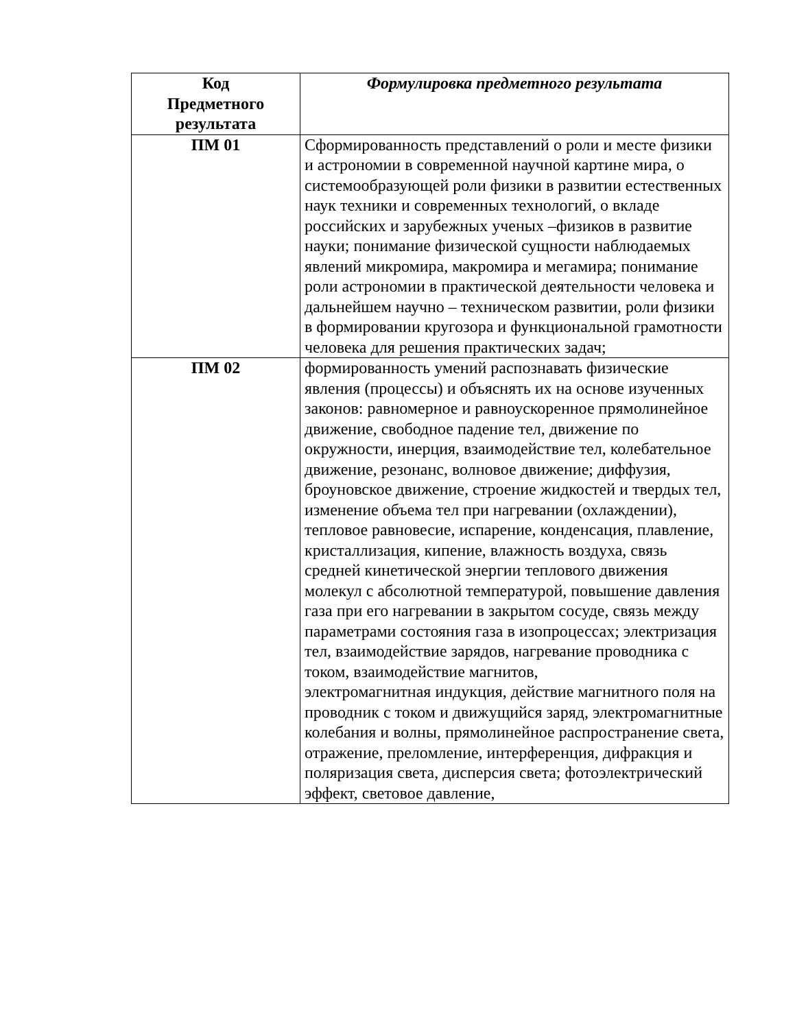| Код Предметного результата | Формулировка предметного результата |
| --- | --- |
| ПМ 01 | Сформированность представлений о роли и месте физики и астрономии в современной научной картине мира, о системообразующей роли физики в развитии естественных наук техники и современных технологий, о вкладе российских и зарубежных ученых –физиков в развитие науки; понимание физической сущности наблюдаемых явлений микромира, макромира и мегамира; понимание роли астрономии в практической деятельности человека и дальнейшем научно – техническом развитии, роли физики в формировании кругозора и функциональной грамотности человека для решения практических задач; |
| ПМ 02 | формированность умений распознавать физические явления (процессы) и объяснять их на основе изученных законов: равномерное и равноускоренное прямолинейное движение, свободное падение тел, движение по окружности, инерция, взаимодействие тел, колебательное движение, резонанс, волновое движение; диффузия, броуновское движение, строение жидкостей и твердых тел, изменение объема тел при нагревании (охлаждении), тепловое равновесие, испарение, конденсация, плавление, кристаллизация, кипение, влажность воздуха, связь средней кинетической энергии теплового движения молекул с абсолютной температурой, повышение давления газа при его нагревании в закрытом сосуде, связь между параметрами состояния газа в изопроцессах; электризация тел, взаимодействие зарядов, нагревание проводника с током, взаимодействие магнитов, электромагнитная индукция, действие магнитного поля на проводник с током и движущийся заряд, электромагнитные колебания и волны, прямолинейное распространение света, отражение, преломление, интерференция, дифракция и поляризация света, дисперсия света; фотоэлектрический эффект, световое давление, |